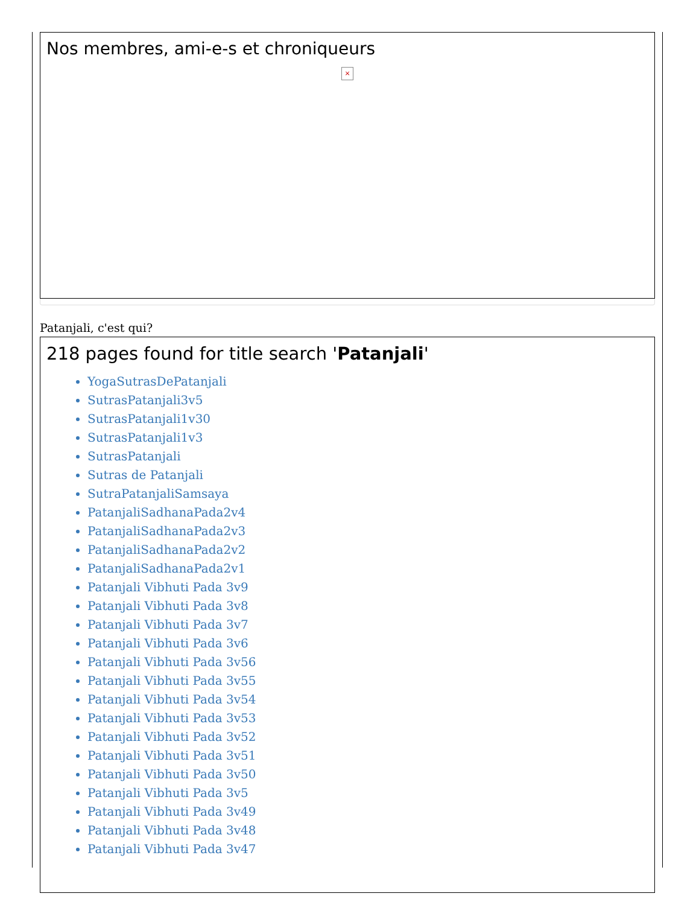Nos membres, ami-e-s et chroniqueurs
×
Patanjali, c'est qui?
218 pages found for title search 'Patanjali'
YogaSutrasDePatanjali
SutrasPatanjali3v5
SutrasPatanjali1v30
SutrasPatanjali1v3
SutrasPatanjali
Sutras de Patanjali
SutraPatanjaliSamsaya
PatanjaliSadhanaPada2v4
PatanjaliSadhanaPada2v3
PatanjaliSadhanaPada2v2
PatanjaliSadhanaPada2v1
Patanjali Vibhuti Pada 3v9
Patanjali Vibhuti Pada 3v8
Patanjali Vibhuti Pada 3v7
Patanjali Vibhuti Pada 3v6
Patanjali Vibhuti Pada 3v56
Patanjali Vibhuti Pada 3v55
Patanjali Vibhuti Pada 3v54
Patanjali Vibhuti Pada 3v53
Patanjali Vibhuti Pada 3v52
Patanjali Vibhuti Pada 3v51
Patanjali Vibhuti Pada 3v50
Patanjali Vibhuti Pada 3v5
Patanjali Vibhuti Pada 3v49
Patanjali Vibhuti Pada 3v48
Patanjali Vibhuti Pada 3v47